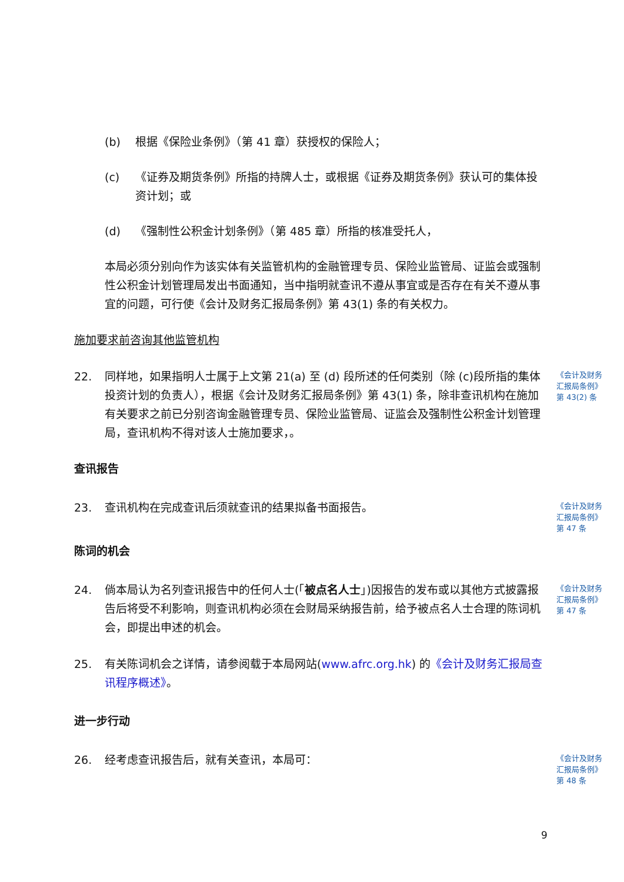(b) 根据《保险业条例》（第 41 章）获授权的保险人；
(c) 《证券及期货条例》所指的持牌人士，或根据《证券及期货条例》获认可的集体投资计划；或
(d) 《强制性公积金计划条例》（第 485 章）所指的核准受托人，
本局必须分别向作为该实体有关监管机构的金融管理专员、保险业监管局、证监会或强制性公积金计划管理局发出书面通知，当中指明就查讯不遵从事宜或是否存在有关不遵从事宜的问题，可行使《会计及财务汇报局条例》第 43(1) 条的有关权力。
施加要求前咨询其他监管机构
22. 同样地，如果指明人士属于上文第 21(a) 至 (d) 段所述的任何类别（除 (c)段所指的集体投资计划的负责人），根据《会计及财务汇报局条例》第 43(1) 条，除非查讯机构在施加有关要求之前已分别咨询金融管理专员、保险业监管局、证监会及强制性公积金计划管理局，查讯机构不得对该人士施加要求，。 《会计及财务汇报局条例》第 43(2) 条
查讯报告
23. 查讯机构在完成查讯后须就查讯的结果拟备书面报告。 《会计及财务汇报局条例》第 47 条
陈词的机会
24. 倘本局认为名列查讯报告中的任何人士(「被点名人士」)因报告的发布或以其他方式披露报告后将受不利影响，则查讯机构必须在会财局采纳报告前，给予被点名人士合理的陈词机会，即提出申述的机会。 《会计及财务汇报局条例》第 47 条
25. 有关陈词机会之详情，请参阅载于本局网站(www.afrc.org.hk) 的《会计及财务汇报局查讯程序概述》。
进一步行动
26. 经考虑查讯报告后，就有关查讯，本局可： 《会计及财务汇报局条例》第 48 条
9